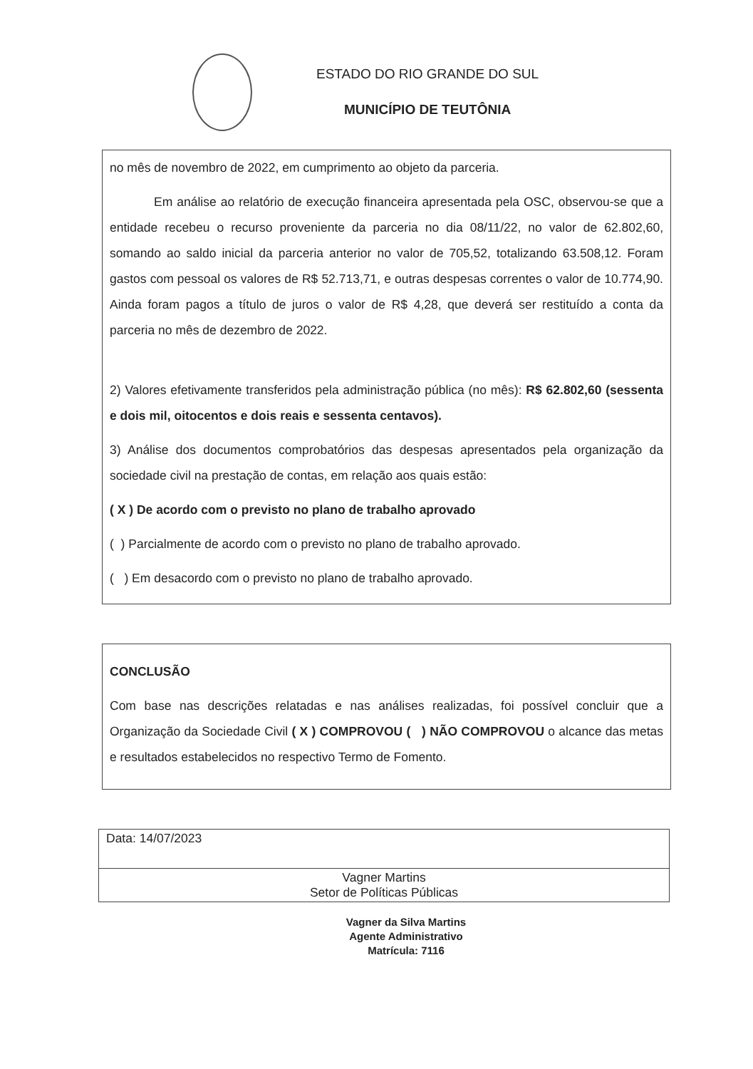ESTADO DO RIO GRANDE DO SUL
MUNICÍPIO DE TEUTÔNIA
no mês de novembro de 2022, em cumprimento ao objeto da parceria.
Em análise ao relatório de execução financeira apresentada pela OSC, observou-se que a entidade recebeu o recurso proveniente da parceria no dia 08/11/22, no valor de 62.802,60, somando ao saldo inicial da parceria anterior no valor de 705,52, totalizando 63.508,12. Foram gastos com pessoal os valores de R$ 52.713,71, e outras despesas correntes o valor de 10.774,90. Ainda foram pagos a título de juros o valor de R$ 4,28, que deverá ser restituído a conta da parceria no mês de dezembro de 2022.
2) Valores efetivamente transferidos pela administração pública (no mês): R$ 62.802,60 (sessenta e dois mil, oitocentos e dois reais e sessenta centavos).
3) Análise dos documentos comprobatórios das despesas apresentados pela organização da sociedade civil na prestação de contas, em relação aos quais estão:
( X ) De acordo com o previsto no plano de trabalho aprovado
( ) Parcialmente de acordo com o previsto no plano de trabalho aprovado.
( ) Em desacordo com o previsto no plano de trabalho aprovado.
CONCLUSÃO
Com base nas descrições relatadas e nas análises realizadas, foi possível concluir que a Organização da Sociedade Civil ( X ) COMPROVOU ( ) NÃO COMPROVOU o alcance das metas e resultados estabelecidos no respectivo Termo de Fomento.
| Data: 14/07/2023 |
| Vagner Martins Setor de Políticas Públicas |
Vagner da Silva Martins
Agente Administrativo
Matrícula: 7116